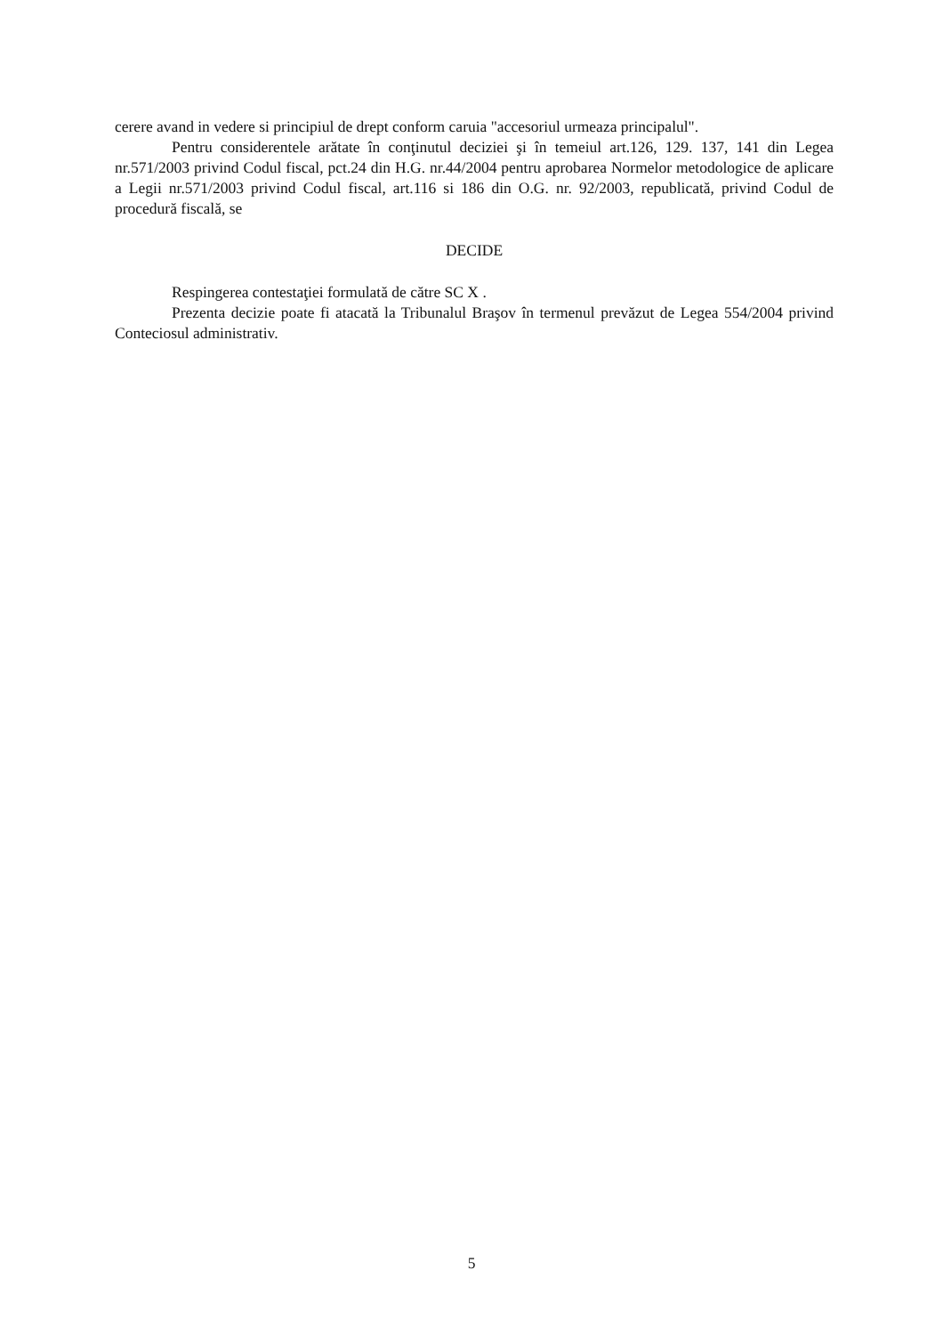cerere avand in vedere si principiul de drept conform caruia "accesoriul urmeaza principalul".
Pentru considerentele arătate în conţinutul deciziei şi în temeiul art.126, 129. 137, 141 din Legea nr.571/2003 privind Codul fiscal, pct.24 din H.G. nr.44/2004 pentru aprobarea Normelor metodologice de aplicare a Legii nr.571/2003 privind Codul fiscal, art.116 si 186 din O.G. nr. 92/2003, republicată, privind Codul de procedură fiscală, se
DECIDE
Respingerea contestaţiei formulată de către SC X .
Prezenta decizie poate fi atacată la Tribunalul Braşov în termenul prevăzut de Legea 554/2004 privind Conteciosul administrativ.
5